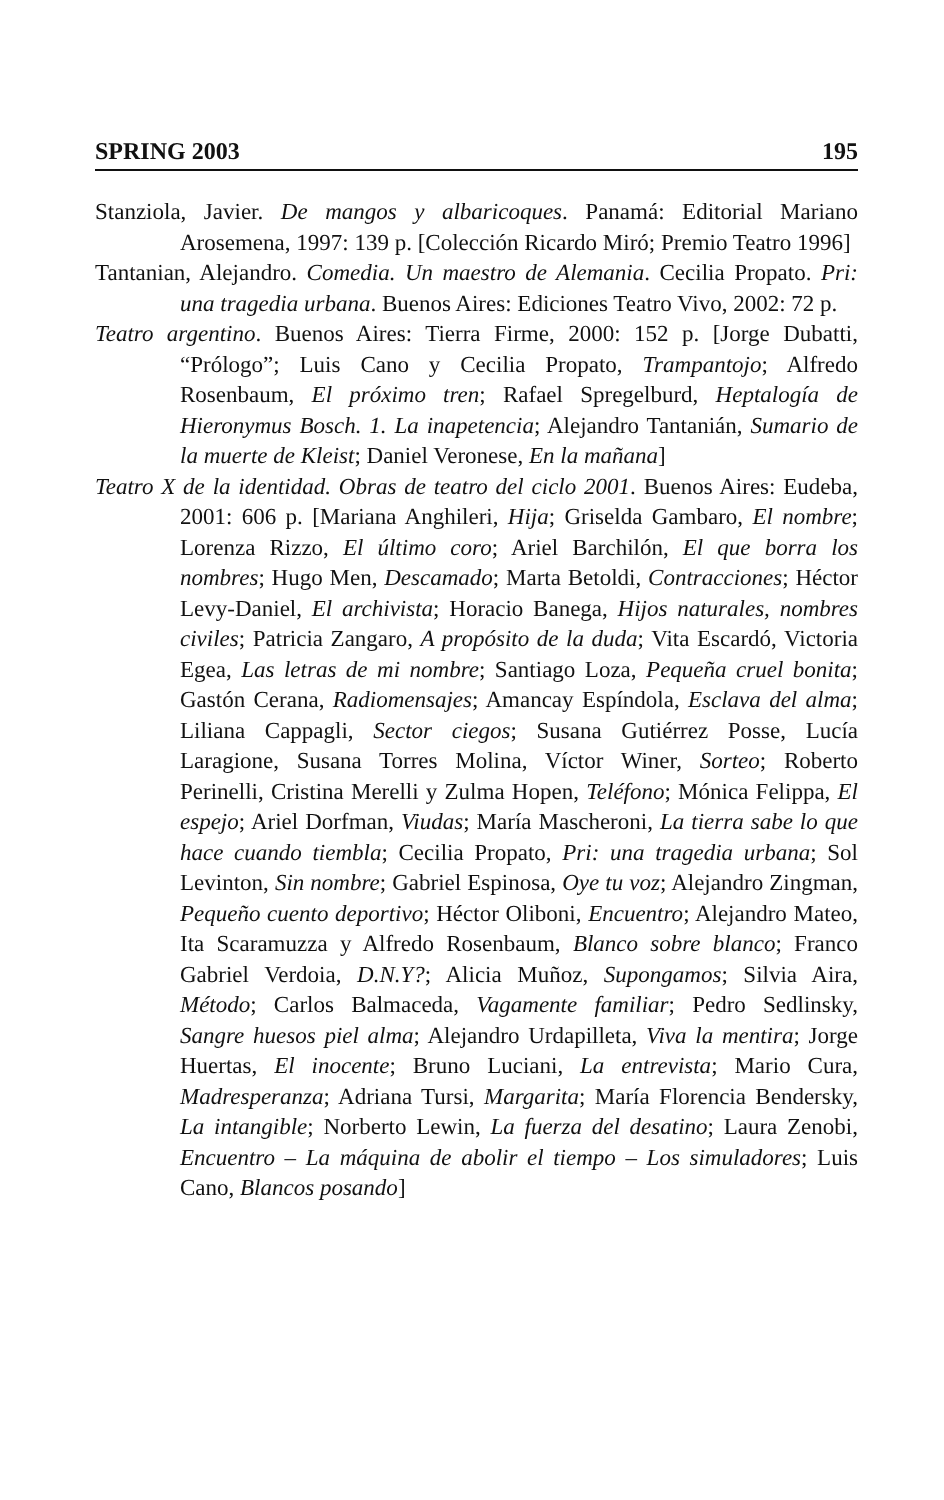SPRING 2003 195
Stanziola, Javier. De mangos y albaricoques. Panamá: Editorial Mariano Arosemena, 1997: 139 p. [Colección Ricardo Miró; Premio Teatro 1996]
Tantanian, Alejandro. Comedia. Un maestro de Alemania. Cecilia Propato. Pri: una tragedia urbana. Buenos Aires: Ediciones Teatro Vivo, 2002: 72 p.
Teatro argentino. Buenos Aires: Tierra Firme, 2000: 152 p. [Jorge Dubatti, “Prólogo”; Luis Cano y Cecilia Propato, Trampantojo; Alfredo Rosenbaum, El próximo tren; Rafael Spregelburd, Heptalogía de Hieronymus Bosch. 1. La inapetencia; Alejandro Tantanián, Sumario de la muerte de Kleist; Daniel Veronese, En la mañana]
Teatro X de la identidad. Obras de teatro del ciclo 2001. Buenos Aires: Eudeba, 2001: 606 p. [Mariana Anghileri, Hija; Griselda Gambaro, El nombre; Lorenza Rizzo, El último coro; Ariel Barchilón, El que borra los nombres; Hugo Men, Descamado; Marta Betoldi, Contracciones; Héctor Levy-Daniel, El archivista; Horacio Banega, Hijos naturales, nombres civiles; Patricia Zangaro, A propósito de la duda; Vita Escardó, Victoria Egea, Las letras de mi nombre; Santiago Loza, Pequeña cruel bonita; Gastón Cerana, Radiomensajes; Amancay Espíndola, Esclava del alma; Liliana Cappagli, Sector ciegos; Susana Gutiérrez Posse, Lucía Laragione, Susana Torres Molina, Víctor Winer, Sorteo; Roberto Perinelli, Cristina Merelli y Zulma Hopen, Teléfono; Mónica Felippa, El espejo; Ariel Dorfman, Viudas; María Mascheroni, La tierra sabe lo que hace cuando tiembla; Cecilia Propato, Pri: una tragedia urbana; Sol Levinton, Sin nombre; Gabriel Espinosa, Oye tu voz; Alejandro Zingman, Pequeño cuento deportivo; Héctor Oliboni, Encuentro; Alejandro Mateo, Ita Scaramuzza y Alfredo Rosenbaum, Blanco sobre blanco; Franco Gabriel Verdoia, D.N.Y?; Alicia Muñoz, Supongamos; Silvia Aira, Método; Carlos Balmaceda, Vagamente familiar; Pedro Sedlinsky, Sangre huesos piel alma; Alejandro Urdapilleta, Viva la mentira; Jorge Huertas, El inocente; Bruno Luciani, La entrevista; Mario Cura, Madresperanza; Adriana Tursi, Margarita; María Florencia Bendersky, La intangible; Norberto Lewin, La fuerza del desatino; Laura Zenobi, Encuentro – La máquina de abolir el tiempo – Los simuladores; Luis Cano, Blancos posando]